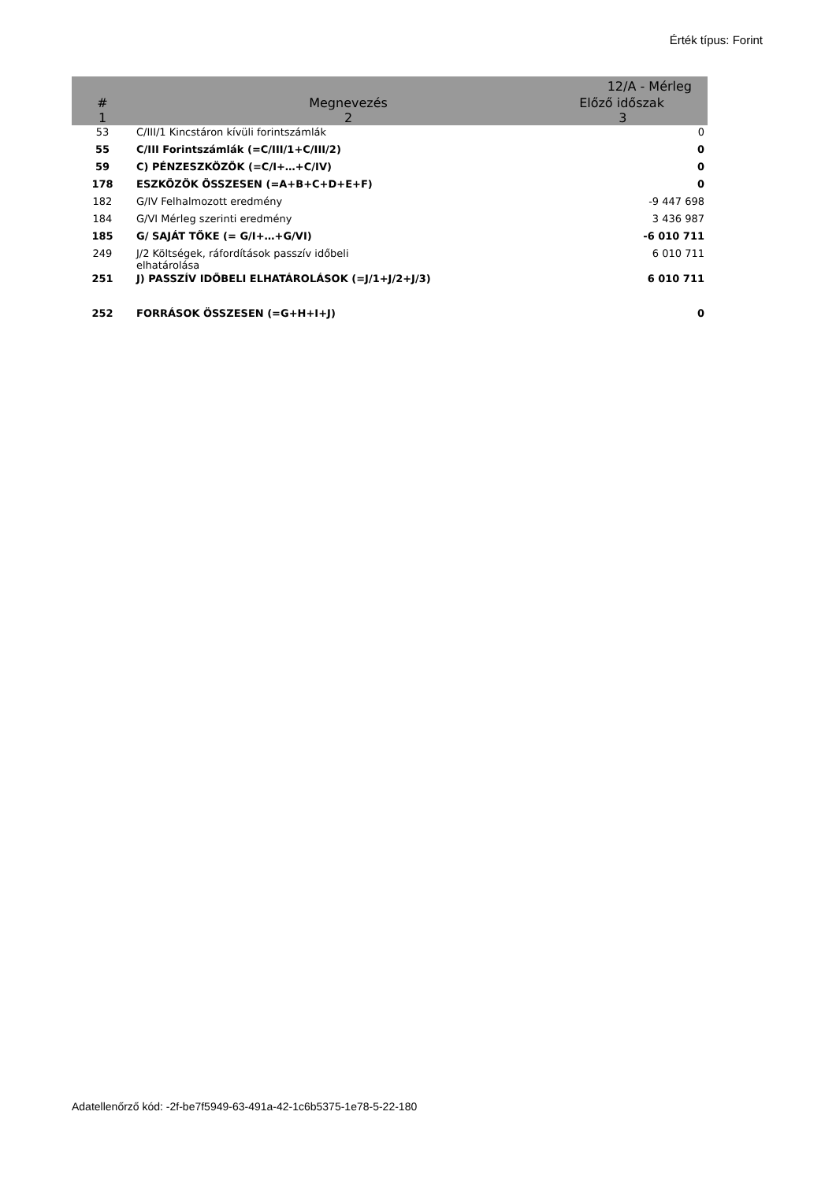Érték típus: Forint
| | | 12/A - Mérleg |
| --- | --- | --- |
| # | Megnevezés | Előző időszak |
| 1 | 2 | 3 |
| 53 | C/III/1 Kincstáron kívüli forintszámlák | 0 |
| 55 | C/III Forintszámlák (=C/III/1+C/III/2) | 0 |
| 59 | C) PÉNZESZKÖZÖK (=C/I+…+C/IV) | 0 |
| 178 | ESZKÖZÖK ÖSSZESEN (=A+B+C+D+E+F) | 0 |
| 182 | G/IV Felhalmozott eredmény | -9 447 698 |
| 184 | G/VI Mérleg szerinti eredmény | 3 436 987 |
| 185 | G/ SAJÁT TŐKE (= G/I+…+G/VI) | -6 010 711 |
| 249 | J/2 Költségek, ráfordítások passzív időbeli elhatárolása | 6 010 711 |
| 251 | J) PASSZÍV IDŐBELI ELHATÁROLÁSOK (=J/1+J/2+J/3) | 6 010 711 |
| 252 | FORRÁSOK ÖSSZESEN (=G+H+I+J) | 0 |
Adatellenőrző kód: -2f-be7f5949-63-491a-42-1c6b5375-1e78-5-22-180